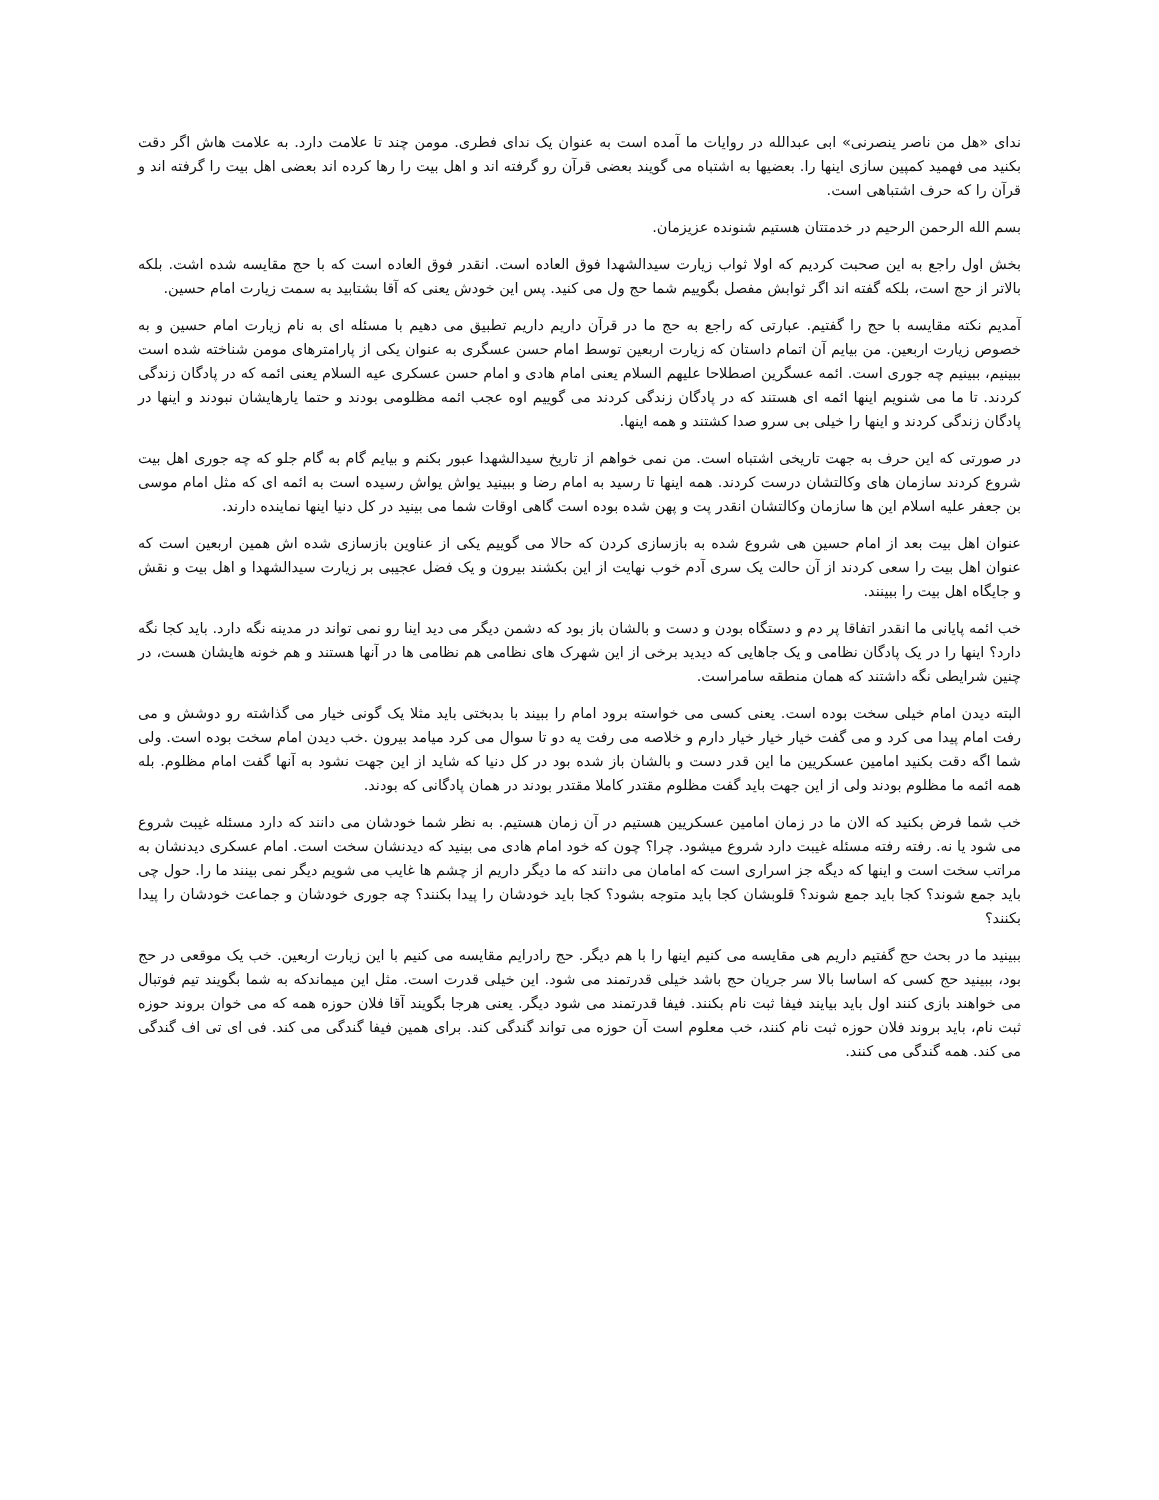ندای «هل من ناصر ینصرنی» ابی عبدالله در روایات ما آمده است به عنوان یک ندای فطری. مومن چند تا علامت دارد. به علامت هاش اگر دقت بکنید می فهمید کمپین سازی اینها را. بعضیها به اشتباه می گویند بعضی قرآن رو گرفته اند و اهل بیت را رها کرده اند بعضی اهل بیت را گرفته اند و قرآن را که حرف اشتباهی است.
بسم الله الرحمن الرحیم در خدمتتان هستیم شنونده عزیزمان.
بخش اول راجع به این صحبت کردیم که اولا ثواب زیارت سیدالشهدا فوق العاده است. انقدر فوق العاده است که با حج مقایسه شده اشت. بلکه بالاتر از حج است، بلکه گفته اند اگر ثوابش مفصل بگوییم شما حج ول می کنید. پس این خودش یعنی که آقا بشتابید به سمت زیارت امام حسین.
آمدیم نکته مقایسه با حج را گفتیم. عبارتی که راجع به حج ما در قرآن داریم داریم تطبیق می دهیم با مسئله ای به نام زیارت امام حسین و به خصوص زیارت اربعین. من بیایم آن اتمام داستان که زیارت اربعین توسط امام حسن عسگری به عنوان یکی از پارامترهای مومن شناخته شده است ببینیم، ببینیم چه جوری است. ائمه عسگرین اصطلاحا علیهم السلام یعنی امام هادی و امام حسن عسکری عیه السلام یعنی ائمه که در پادگان زندگی کردند. تا ما می شنویم اینها ائمه ای هستند که در پادگان زندگی کردند می گوییم اوه عجب ائمه مظلومی بودند و حتما یارهایشان نبودند و اینها در پادگان زندگی کردند و اینها را خیلی بی سرو صدا کشتند و همه اینها.
در صورتی که این حرف به جهت تاریخی اشتباه است. من نمی خواهم از تاریخ سیدالشهدا عبور بکنم و بیایم گام به گام جلو که چه جوری اهل بیت شروع کردند سازمان های وکالتشان درست کردند. همه اینها تا رسید به امام رضا و ببینید یواش یواش رسیده است به ائمه ای که مثل امام موسی بن جعفر علیه اسلام این ها سازمان وکالتشان انقدر پت و پهن شده بوده است گاهی اوقات شما می بینید در کل دنیا اینها نماینده دارند.
عنوان اهل بیت بعد از امام حسین هی شروع شده به بازسازی کردن که حالا می گوییم یکی از عناوین بازسازی شده اش همین اربعین است که عنوان اهل بیت را سعی کردند از آن حالت یک سری آدم خوب نهایت از این بکشند بیرون و یک فضل عجیبی بر زیارت سیدالشهدا و اهل بیت و نقش و جایگاه اهل بیت را ببینند.
خب ائمه پایانی ما انقدر اتفاقا پر دم و دستگاه بودن و دست و بالشان باز بود که دشمن دیگر می دید اینا رو نمی تواند در مدینه نگه دارد. باید کجا نگه دارد؟ اینها را در یک پادگان نظامی و یک جاهایی که دیدید برخی از این شهرک های نظامی هم نظامی ها در آنها هستند و هم خونه هایشان هست، در چنین شرایطی نگه داشتند که همان منطقه سامراست.
البته دیدن امام خیلی سخت بوده است. یعنی کسی می خواسته برود امام را ببیند با بدبختی باید مثلا یک گونی خیار می گذاشته رو دوشش و می رفت امام پیدا می کرد و می گفت خیار خیار خیار دارم و خلاصه می رفت یه دو تا سوال می کرد میامد بیرون .خب دیدن امام سخت بوده است. ولی شما اگه دقت بکنید امامین عسکریین ما این قدر دست و بالشان باز شده بود در کل دنیا که شاید از این جهت نشود به آنها گفت امام مظلوم. بله همه ائمه ما مظلوم بودند ولی از این جهت باید گفت مظلوم مقتدر کاملا مقتدر بودند در همان پادگانی که بودند.
خب شما فرض بکنید که الان ما در زمان امامین عسکریین هستیم در آن زمان هستیم. به نظر شما خودشان می دانند که دارد مسئله غیبت شروع می شود یا نه. رفته رفته مسئله غیبت دارد شروع میشود. چرا؟ چون که خود امام هادی می بینید که دیدنشان سخت است. امام عسکری دیدنشان به مراتب سخت است و اینها که دیگه جز اسراری است که امامان می دانند که ما دیگر داریم از چشم ها غایب می شویم دیگر نمی بینند ما را. حول چی باید جمع شوند؟ کجا باید جمع شوند؟ قلوبشان کجا باید متوجه بشود؟ کجا باید خودشان را پیدا بکنند؟ چه جوری خودشان و جماعت خودشان را پیدا بکنند؟
ببینید ما در بحث حج گفتیم داریم هی مقایسه می کنیم اینها را با هم دیگر. حج رادرایم مقایسه می کنیم با این زیارت اربعین. خب یک موقعی در حج بود، ببینید حج کسی که اساسا بالا سر جریان حج باشد خیلی قدرتمند می شود. این خیلی قدرت است. مثل این میماندکه به شما بگویند تیم فوتبال می خواهند بازی کنند اول باید بیایند فیفا ثبت نام بکنند. فیفا قدرتمند می شود دیگر. یعنی هرجا بگویند آقا فلان حوزه همه که می خوان بروند حوزه ثبت نام، باید بروند فلان حوزه ثبت نام کنند، خب معلوم است آن حوزه می تواند گندگی کند. برای همین فیفا گندگی می کند. فی ای تی اف گندگی می کند. همه گندگی می کنند.